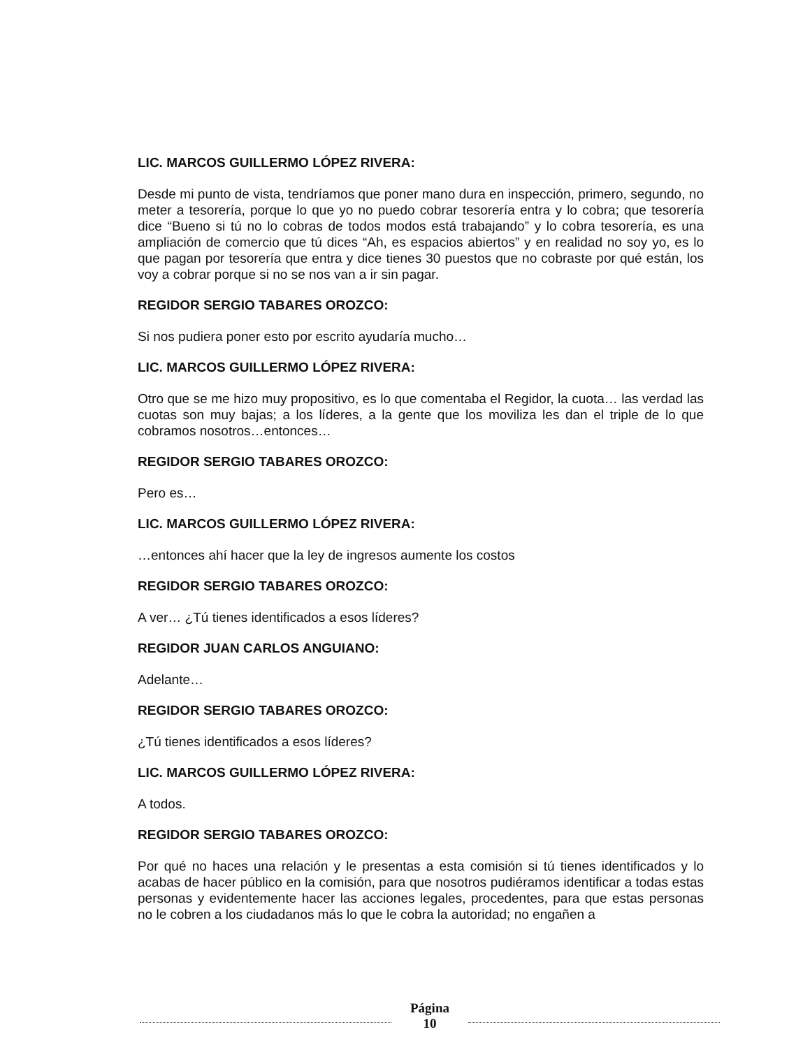LIC. MARCOS GUILLERMO LÓPEZ RIVERA:
Desde mi punto de vista, tendríamos que poner mano dura en inspección, primero, segundo, no meter a tesorería, porque lo que yo no puedo cobrar tesorería entra y lo cobra; que tesorería dice “Bueno si tú no lo cobras de todos modos está trabajando” y lo cobra tesorería, es una ampliación de comercio que tú dices “Ah, es espacios abiertos” y en realidad no soy yo, es lo que pagan por tesorería que entra y dice tienes 30 puestos que no cobraste por qué están, los voy a cobrar porque si no se nos van a ir sin pagar.
REGIDOR SERGIO TABARES OROZCO:
Si nos pudiera poner esto por escrito ayudaría mucho…
LIC. MARCOS GUILLERMO LÓPEZ RIVERA:
Otro que se me hizo muy propositivo, es lo que comentaba el Regidor, la cuota… las verdad las cuotas son muy bajas; a los líderes, a la gente que los moviliza les dan el triple de lo que cobramos nosotros…entonces…
REGIDOR SERGIO TABARES OROZCO:
Pero es…
LIC. MARCOS GUILLERMO LÓPEZ RIVERA:
…entonces ahí hacer que la ley de ingresos aumente los costos
REGIDOR SERGIO TABARES OROZCO:
A ver… ¿Tú tienes identificados a esos líderes?
REGIDOR JUAN CARLOS ANGUIANO:
Adelante…
REGIDOR SERGIO TABARES OROZCO:
¿Tú tienes identificados a esos líderes?
LIC. MARCOS GUILLERMO LÓPEZ RIVERA:
A todos.
REGIDOR SERGIO TABARES OROZCO:
Por qué no haces una relación y le presentas a esta comisión si tú tienes identificados y lo acabas de hacer público en la comisión, para que nosotros pudiéramos identificar a todas estas personas y evidentemente hacer las acciones legales, procedentes, para que estas personas no le cobren a los ciudadanos más lo que le cobra la autoridad; no engañen a
Página
10